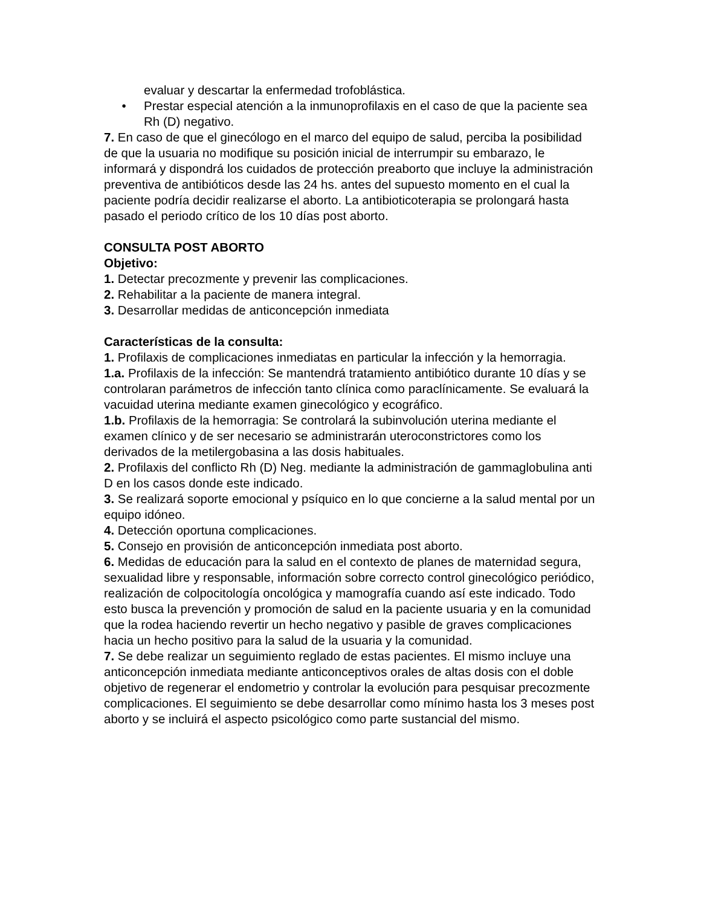evaluar y descartar la enfermedad trofoblástica.
• Prestar especial atención a la inmunoprofilaxis en el caso de que la paciente sea Rh (D) negativo.
7. En caso de que el ginecólogo en el marco del equipo de salud, perciba la posibilidad de que la usuaria no modifique su posición inicial de interrumpir su embarazo, le informará y dispondrá los cuidados de protección preaborto que incluye la administración preventiva de antibióticos desde las 24 hs. antes del supuesto momento en el cual la paciente podría decidir realizarse el aborto. La antibioticoterapia se prolongará hasta pasado el periodo crítico de los 10 días post aborto.
CONSULTA POST ABORTO
Objetivo:
1. Detectar precozmente y prevenir las complicaciones.
2. Rehabilitar a la paciente de manera integral.
3. Desarrollar medidas de anticoncepción inmediata
Características de la consulta:
1. Profilaxis de complicaciones inmediatas en particular la infección y la hemorragia.
1.a. Profilaxis de la infección: Se mantendrá tratamiento antibiótico durante 10 días y se controlaran parámetros de infección tanto clínica como paraclínicamente. Se evaluará la vacuidad uterina mediante examen ginecológico y ecográfico.
1.b. Profilaxis de la hemorragia: Se controlará la subinvolución uterina mediante el examen clínico y de ser necesario se administrarán uteroconstrictores como los derivados de la metilergobasina a las dosis habituales.
2. Profilaxis del conflicto Rh (D) Neg. mediante la administración de gammaglobulina anti D en los casos donde este indicado.
3. Se realizará soporte emocional y psíquico en lo que concierne a la salud mental por un equipo idóneo.
4. Detección oportuna complicaciones.
5. Consejo en provisión de anticoncepción inmediata post aborto.
6. Medidas de educación para la salud en el contexto de planes de maternidad segura, sexualidad libre y responsable, información sobre correcto control ginecológico periódico, realización de colpocitología oncológica y mamografía cuando así este indicado. Todo esto busca la prevención y promoción de salud en la paciente usuaria y en la comunidad que la rodea haciendo revertir un hecho negativo y pasible de graves complicaciones hacia un hecho positivo para la salud de la usuaria y la comunidad.
7. Se debe realizar un seguimiento reglado de estas pacientes. El mismo incluye una anticoncepción inmediata mediante anticonceptivos orales de altas dosis con el doble objetivo de regenerar el endometrio y controlar la evolución para pesquisar precozmente complicaciones. El seguimiento se debe desarrollar como mínimo hasta los 3 meses post aborto y se incluirá el aspecto psicológico como parte sustancial del mismo.